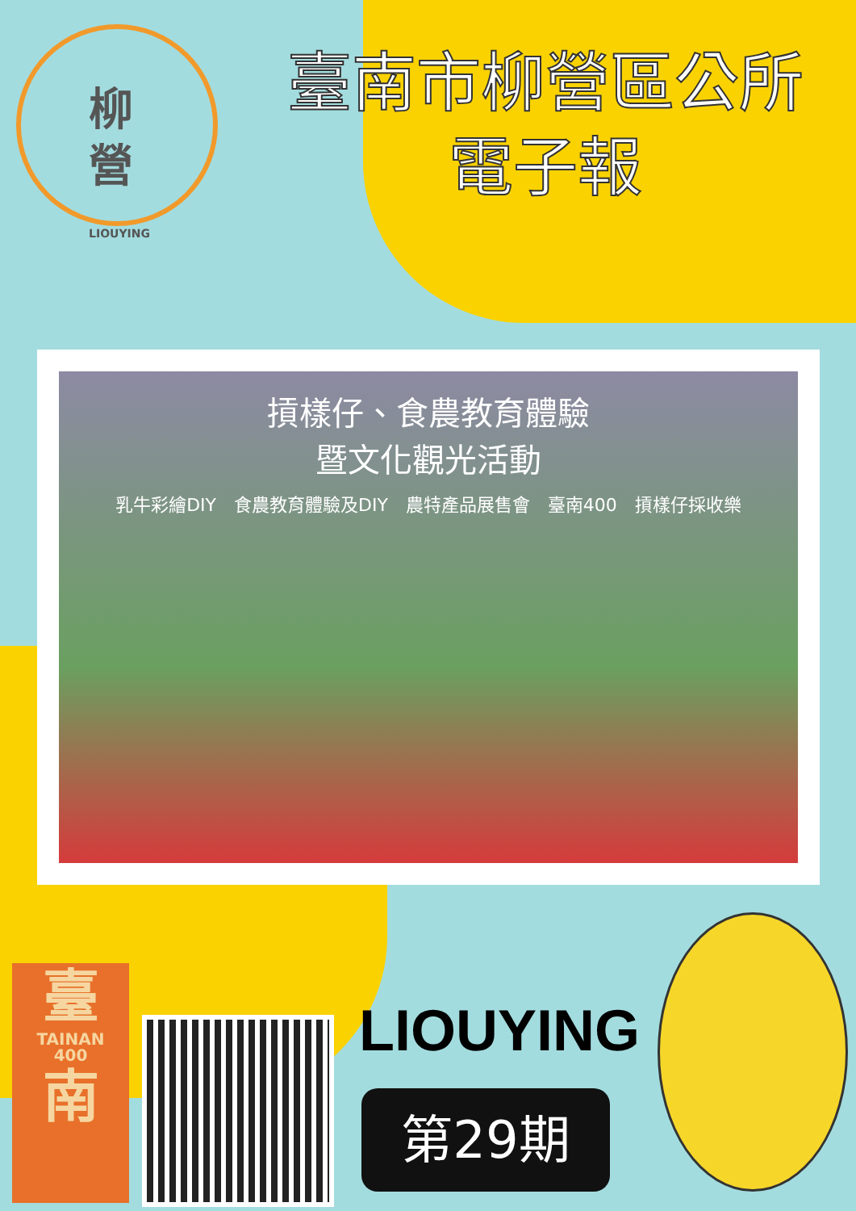柳
營
LIOUYING
臺南市柳營區公所
電子報
摃樣仔、食農教育體驗
暨文化觀光活動
乳牛彩繪DIY　食農教育體驗及DIY　農特產品展售會　臺南400　摃樣仔採收樂
臺
TAINAN
400
南
LIOUYING
第29期